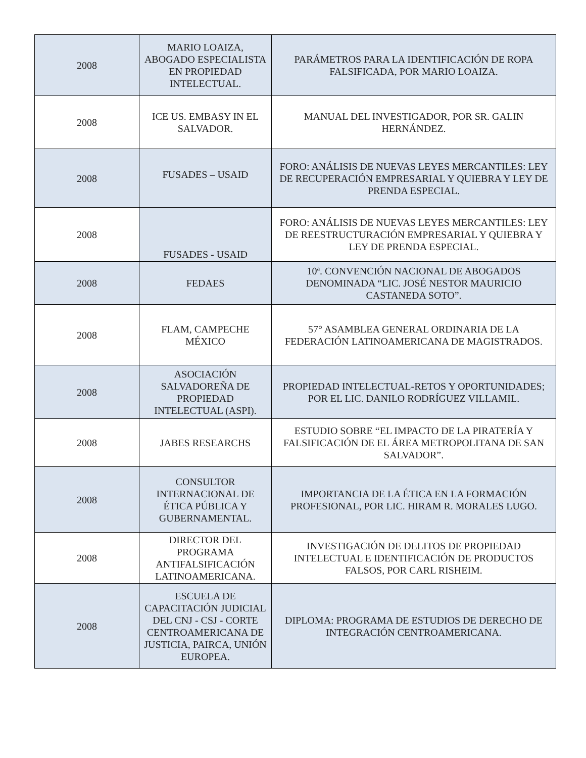| 2008 | MARIO LOAIZA, ABOGADO ESPECIALISTA EN PROPIEDAD INTELECTUAL. | PARÁMETROS PARA LA IDENTIFICACIÓN DE ROPA FALSIFICADA, POR MARIO LOAIZA. |
| 2008 | ICE US. EMBASY IN EL SALVADOR. | MANUAL DEL INVESTIGADOR, POR SR. GALIN HERNÁNDEZ. |
| 2008 | FUSADES – USAID | FORO: ANÁLISIS DE NUEVAS LEYES MERCANTILES: LEY DE RECUPERACIÓN EMPRESARIAL Y QUIEBRA Y LEY DE PRENDA ESPECIAL. |
| 2008 | FUSADES - USAID | FORO: ANÁLISIS DE NUEVAS LEYES MERCANTILES: LEY DE REESTRUCTURACIÓN EMPRESARIAL Y QUIEBRA Y LEY DE PRENDA ESPECIAL. |
| 2008 | FEDAES | 10ª. CONVENCIÓN NACIONAL DE ABOGADOS DENOMINADA “LIC. JOSÉ NESTOR MAURICIO CASTANEDA SOTO”. |
| 2008 | FLAM, CAMPECHE MÉXICO | 57° ASAMBLEA GENERAL ORDINARIA DE LA FEDERACIÓN LATINOAMERICANA DE MAGISTRADOS. |
| 2008 | ASOCIACIÓN SALVADOREÑA DE PROPIEDAD INTELECTUAL (ASPI). | PROPIEDAD INTELECTUAL-RETOS Y OPORTUNIDADES; POR EL LIC. DANILO RODRÍGUEZ VILLAMIL. |
| 2008 | JABES RESEARCHS | ESTUDIO SOBRE “EL IMPACTO DE LA PIRATERÍA Y FALSIFICACIÓN DE EL ÁREA METROPOLITANA DE SAN SALVADOR”. |
| 2008 | CONSULTOR INTERNACIONAL DE ÉTICA PÚBLICA Y GUBERNAMENTAL. | IMPORTANCIA DE LA ÉTICA EN LA FORMACIÓN PROFESIONAL, POR LIC. HIRAM R. MORALES LUGO. |
| 2008 | DIRECTOR DEL PROGRAMA ANTIFALSIFICACIÓN LATINOAMERICANA. | INVESTIGACIÓN DE DELITOS DE PROPIEDAD INTELECTUAL E IDENTIFICACIÓN DE PRODUCTOS FALSOS, POR CARL RISHEIM. |
| 2008 | ESCUELA DE CAPACITACIÓN JUDICIAL DEL CNJ - CSJ - CORTE CENTROAMERICANA DE JUSTICIA, PAIRCA, UNIÓN EUROPEA. | DIPLOMA: PROGRAMA DE ESTUDIOS DE DERECHO DE INTEGRACIÓN CENTROAMERICANA. |